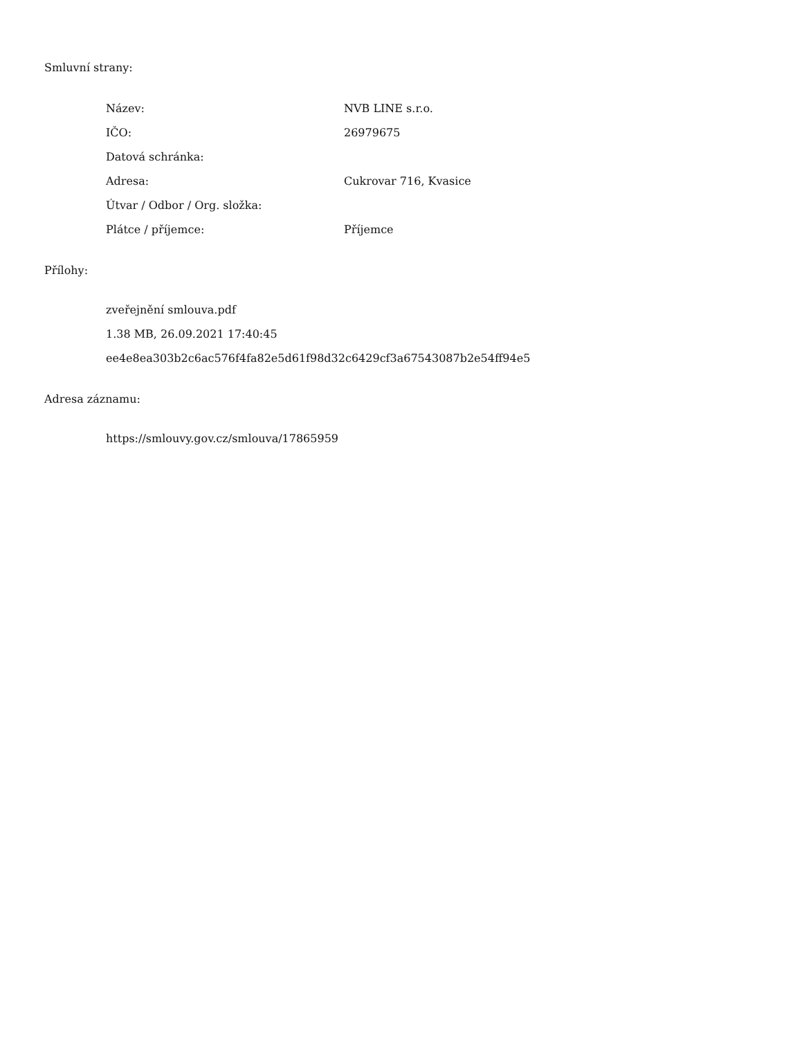Smluvní strany:
| Název: | NVB LINE s.r.o. |
| IČO: | 26979675 |
| Datová schránka: | |
| Adresa: | Cukrovar 716, Kvasice |
| Útvar / Odbor / Org. složka: | |
| Plátce / příjemce: | Příjemce |
Přílohy:
zveřejnění smlouva.pdf
1.38 MB, 26.09.2021 17:40:45
ee4e8ea303b2c6ac576f4fa82e5d61f98d32c6429cf3a67543087b2e54ff94e5
Adresa záznamu:
https://smlouvy.gov.cz/smlouva/17865959